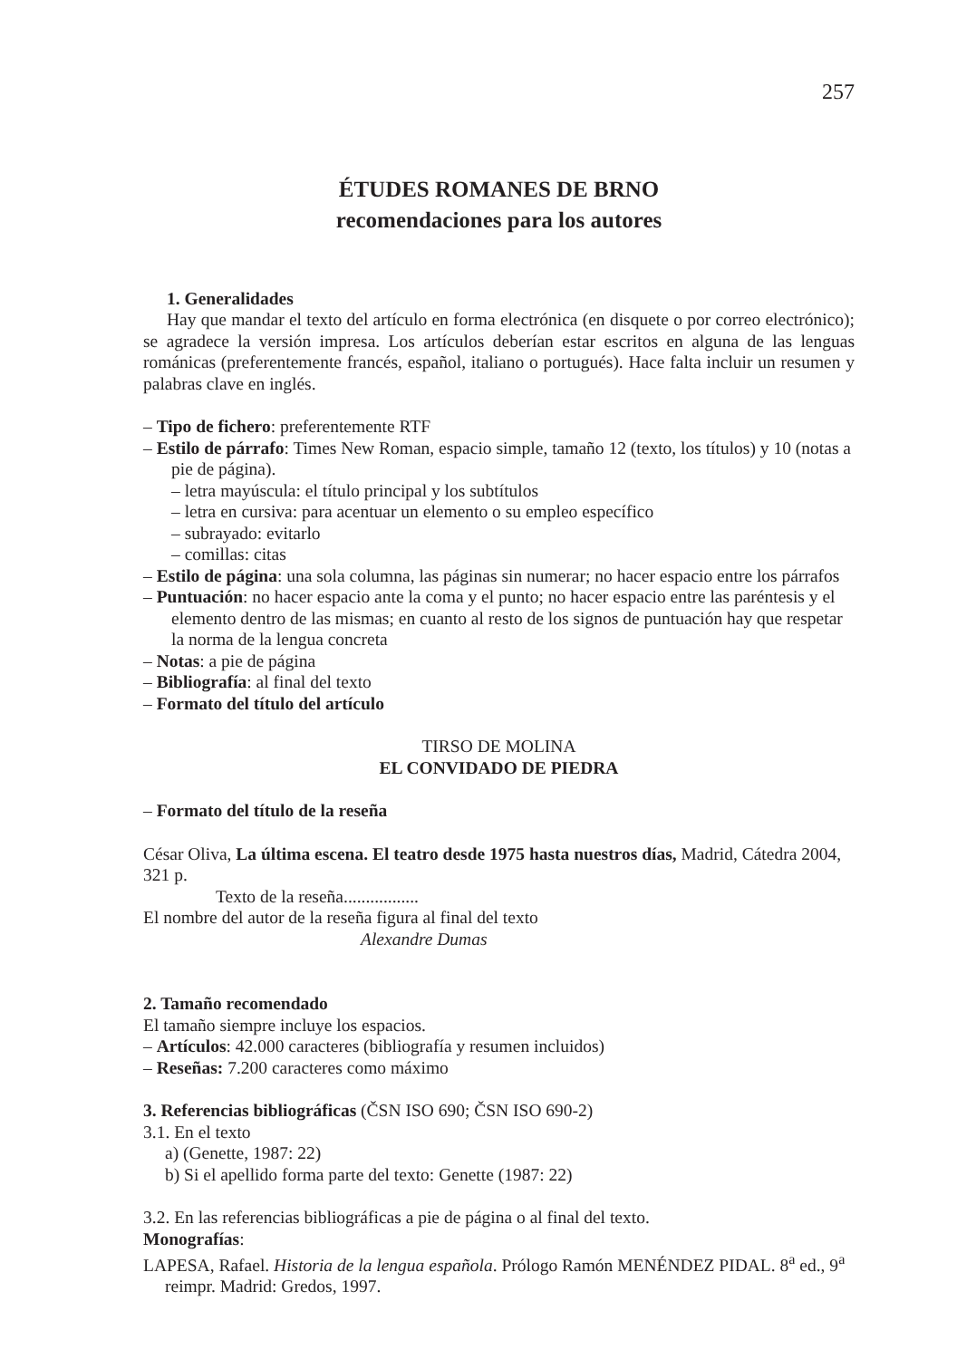257
ÉTUDES ROMANES DE BRNO
recomendaciones para los autores
1. Generalidades
Hay que mandar el texto del artículo en forma electrónica (en disquete o por correo electrónico); se agradece la versión impresa. Los artículos deberían estar escritos en alguna de las lenguas románicas (preferentemente francés, español, italiano o portugués). Hace falta incluir un resumen y palabras clave en inglés.
– Tipo de fichero: preferentemente RTF
– Estilo de párrafo: Times New Roman, espacio simple, tamaño 12 (texto, los títulos) y 10 (notas a pie de página).
– letra mayúscula: el título principal y los subtítulos
– letra en cursiva: para acentuar un elemento o su empleo específico
– subrayado: evitarlo
– comillas: citas
– Estilo de página: una sola columna, las páginas sin numerar; no hacer espacio entre los párrafos
– Puntuación: no hacer espacio ante la coma y el punto; no hacer espacio entre las paréntesis y el elemento dentro de las mismas; en cuanto al resto de los signos de puntuación hay que respetar la norma de la lengua concreta
– Notas: a pie de página
– Bibliografía: al final del texto
– Formato del título del artículo
TIRSO DE MOLINA
EL CONVIDADO DE PIEDRA
– Formato del título de la reseña
César Oliva, La última escena. El teatro desde 1975 hasta nuestros días, Madrid, Cátedra 2004, 321 p.
Texto de la reseña.................
El nombre del autor de la reseña figura al final del texto
Alexandre Dumas
2. Tamaño recomendado
El tamaño siempre incluye los espacios.
– Artículos: 42.000 caracteres (bibliografía y resumen incluidos)
– Reseñas: 7.200 caracteres como máximo
3. Referencias bibliográficas (ČSN ISO 690; ČSN ISO 690-2)
3.1. En el texto
a) (Genette, 1987: 22)
b) Si el apellido forma parte del texto: Genette (1987: 22)
3.2. En las referencias bibliográficas a pie de página o al final del texto.
Monografías:
LAPESA, Rafael. Historia de la lengua española. Prólogo Ramón MENÉNDEZ PIDAL. 8<sup>a</sup> ed., 9<sup>a</sup> reimpr. Madrid: Gredos, 1997.